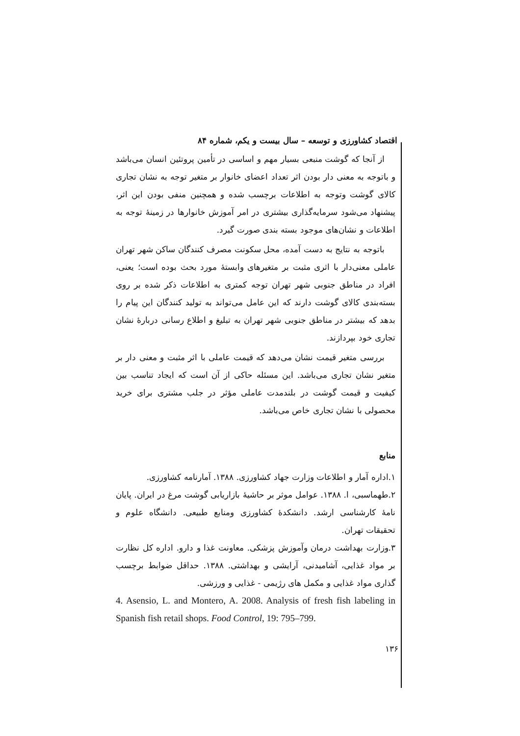اقتصاد کشاورزی و توسعه – سال بیست و یکم، شماره ۸۴
از آنجا که گوشت منبعی بسیار مهم و اساسی در تأمین پروتئین انسان می‌باشد و باتوجه به معنی دار بودن اثر تعداد اعضای خانوار بر متغیر توجه به نشان تجاری کالای گوشت وتوجه به اطلاعات برچسب شده و همچنین منفی بودن این اثر، پیشنهاد می‌شود سرمایه‌گذاری بیشتری در امر آموزش خانوارها در زمینهٔ توجه به اطلاعات و نشان‌های موجود بسته بندی صورت گیرد.
باتوجه به نتایج به دست آمده، محل سکونت مصرف کنندگان ساکن شهر تهران عاملی معنی‌دار با اثری مثبت بر متغیرهای وابستهٔ مورد بحث بوده است؛ یعنی، افراد در مناطق جنوبی شهر تهران توجه کمتری به اطلاعات ذکر شده بر روی بسته‌بندی کالای گوشت دارند که این عامل می‌تواند به تولید کنندگان این پیام را بدهد که بیشتر در مناطق جنوبی شهر تهران به تبلیغ و اطلاع رسانی دربارهٔ نشان تجاری خود بپردازند.
بررسی متغیر قیمت نشان می‌دهد که قیمت عاملی با اثر مثبت و معنی دار بر متغیر نشان تجاری می‌باشد. این مسئله حاکی از آن است که ایجاد تناسب بین کیفیت و قیمت گوشت در بلندمدت عاملی مؤثر در جلب مشتری برای خرید محصولی با نشان تجاری خاص می‌باشد.
منابع
۱.اداره آمار و اطلاعات وزارت جهاد کشاورزی. ۱۳۸۸. آمارنامه کشاورزی.
۲.طهماسبی، ا. ۱۳۸۸. عوامل موثر بر حاشیهٔ بازاریابی گوشت مرغ در ایران. پایان نامهٔ کارشناسی ارشد. دانشکدهٔ کشاورزی ومنابع طبیعی. دانشگاه علوم و تحقیقات تهران.
۳.وزارت بهداشت درمان وآموزش پزشکی. معاونت غذا و دارو. اداره کل نظارت بر مواد غذایی، آشامیدنی، آرایشی و بهداشتی. ۱۳۸۸. حداقل ضوابط برچسب گذاری مواد غذایی و مکمل های رژیمی - غذایی و ورزشی.
4. Asensio, L. and Montero, A. 2008. Analysis of fresh fish labeling in Spanish fish retail shops. Food Control, 19: 795–799.
۱۳۶